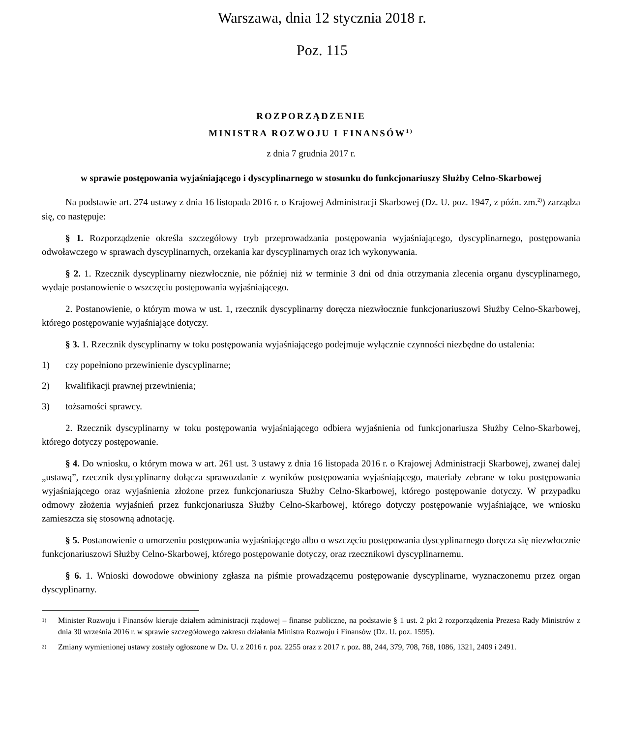Warszawa, dnia 12 stycznia 2018 r.
Poz. 115
ROZPORZĄDZENIE
MINISTRA ROZWOJU I FINANSÓW<sup>1)</sup>
z dnia 7 grudnia 2017 r.
w sprawie postępowania wyjaśniającego i dyscyplinarnego w stosunku do funkcjonariuszy Służby Celno-Skarbowej
Na podstawie art. 274 ustawy z dnia 16 listopada 2016 r. o Krajowej Administracji Skarbowej (Dz. U. poz. 1947, z późn. zm.<sup>2)</sup>) zarządza się, co następuje:
§ 1. Rozporządzenie określa szczegółowy tryb przeprowadzania postępowania wyjaśniającego, dyscyplinarnego, postępowania odwoławczego w sprawach dyscyplinarnych, orzekania kar dyscyplinarnych oraz ich wykonywania.
§ 2. 1. Rzecznik dyscyplinarny niezwłocznie, nie później niż w terminie 3 dni od dnia otrzymania zlecenia organu dyscyplinarnego, wydaje postanowienie o wszczęciu postępowania wyjaśniającego.
2. Postanowienie, o którym mowa w ust. 1, rzecznik dyscyplinarny doręcza niezwłocznie funkcjonariuszowi Służby Celno-Skarbowej, którego postępowanie wyjaśniające dotyczy.
§ 3. 1. Rzecznik dyscyplinarny w toku postępowania wyjaśniającego podejmuje wyłącznie czynności niezbędne do ustalenia:
1) czy popełniono przewinienie dyscyplinarne;
2) kwalifikacji prawnej przewinienia;
3) tożsamości sprawcy.
2. Rzecznik dyscyplinarny w toku postępowania wyjaśniającego odbiera wyjaśnienia od funkcjonariusza Służby Celno-Skarbowej, którego dotyczy postępowanie.
§ 4. Do wniosku, o którym mowa w art. 261 ust. 3 ustawy z dnia 16 listopada 2016 r. o Krajowej Administracji Skarbowej, zwanej dalej „ustawą”, rzecznik dyscyplinarny dołącza sprawozdanie z wyników postępowania wyjaśniającego, materiały zebrane w toku postępowania wyjaśniającego oraz wyjaśnienia złożone przez funkcjonariusza Służby Celno-Skarbowej, którego postępowanie dotyczy. W przypadku odmowy złożenia wyjaśnień przez funkcjonariusza Służby Celno-Skarbowej, którego dotyczy postępowanie wyjaśniające, we wniosku zamieszcza się stosowną adnotację.
§ 5. Postanowienie o umorzeniu postępowania wyjaśniającego albo o wszczęciu postępowania dyscyplinarnego doręcza się niezwłocznie funkcjonariuszowi Służby Celno-Skarbowej, którego postępowanie dotyczy, oraz rzecznikowi dyscyplinarnemu.
§ 6. 1. Wnioski dowodowe obwiniony zgłasza na piśmie prowadzącemu postępowanie dyscyplinarne, wyznaczonemu przez organ dyscyplinarny.
<sup>1)</sup> Minister Rozwoju i Finansów kieruje działem administracji rządowej – finanse publiczne, na podstawie § 1 ust. 2 pkt 2 rozporządzenia Prezesa Rady Ministrów z dnia 30 września 2016 r. w sprawie szczegółowego zakresu działania Ministra Rozwoju i Finansów (Dz. U. poz. 1595).
<sup>2)</sup> Zmiany wymienionej ustawy zostały ogłoszone w Dz. U. z 2016 r. poz. 2255 oraz z 2017 r. poz. 88, 244, 379, 708, 768, 1086, 1321, 2409 i 2491.